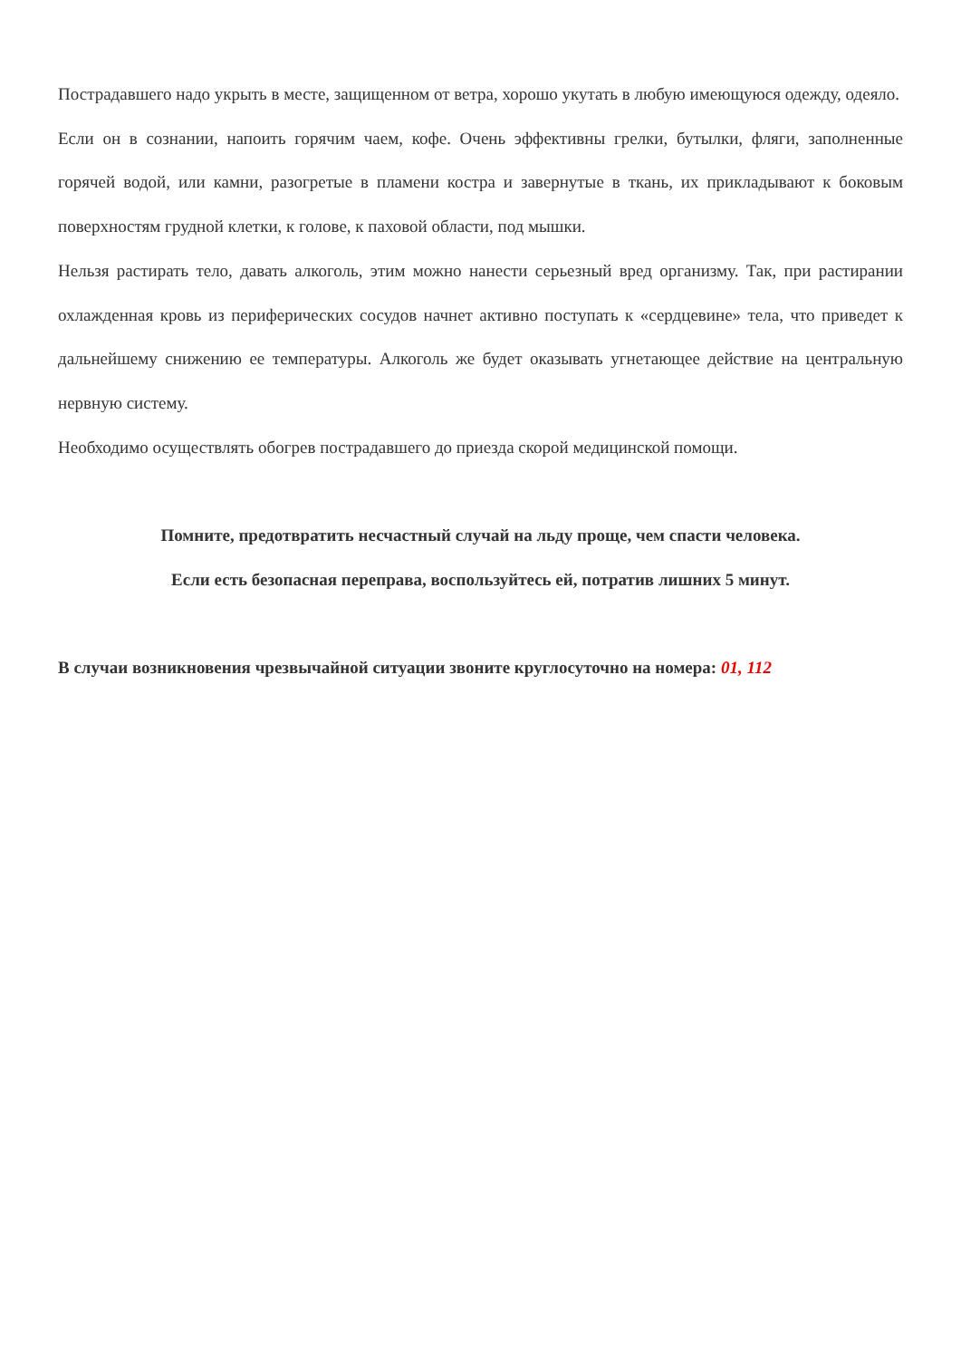Пострадавшего надо укрыть в месте, защищенном от ветра, хорошо укутать в любую имеющуюся одежду, одеяло.
Если он в сознании, напоить горячим чаем, кофе. Очень эффективны грелки, бутылки, фляги, заполненные горячей водой, или камни, разогретые в пламени костра и завернутые в ткань, их прикладывают к боковым поверхностям грудной клетки, к голове, к паховой области, под мышки.
Нельзя растирать тело, давать алкоголь, этим можно нанести серьезный вред организму. Так, при растирании охлажденная кровь из периферических сосудов начнет активно поступать к «сердцевине» тела, что приведет к дальнейшему снижению ее температуры. Алкоголь же будет оказывать угнетающее действие на центральную нервную систему.
Необходимо осуществлять обогрев пострадавшего до приезда скорой медицинской помощи.
Помните, предотвратить несчастный случай на льду проще, чем спасти человека.
Если есть безопасная переправа, воспользуйтесь ей, потратив лишних 5 минут.
В случаи возникновения чрезвычайной ситуации звоните круглосуточно на номера: 01, 112